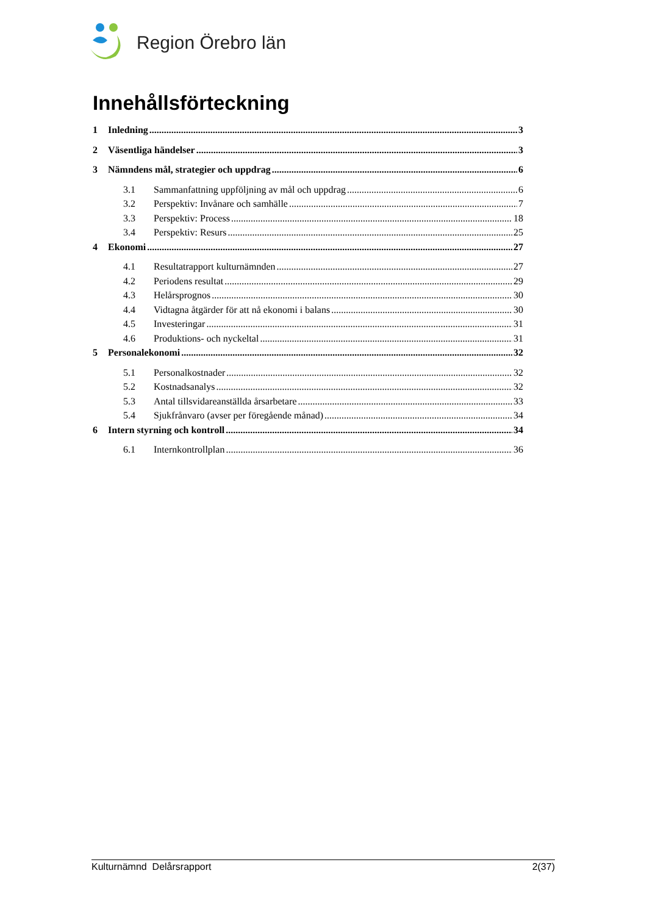Region Örebro län
Innehållsförteckning
1 Inledning 3
2 Väsentliga händelser 3
3 Nämndens mål, strategier och uppdrag 6
3.1 Sammanfattning uppföljning av mål och uppdrag 6
3.2 Perspektiv: Invånare och samhälle 7
3.3 Perspektiv: Process 18
3.4 Perspektiv: Resurs 25
4 Ekonomi 27
4.1 Resultatrapport kulturnämnden 27
4.2 Periodens resultat 29
4.3 Helårsprognos 30
4.4 Vidtagna åtgärder för att nå ekonomi i balans 30
4.5 Investeringar 31
4.6 Produktions- och nyckeltal 31
5 Personalekonomi 32
5.1 Personalkostnader 32
5.2 Kostnadsanalys 32
5.3 Antal tillsvidareanställda årsarbetare 33
5.4 Sjukfrånvaro (avser per föregående månad) 34
6 Intern styrning och kontroll 34
6.1 Internkontrollplan 36
Kulturnämnd Delårsrapport 2(37)